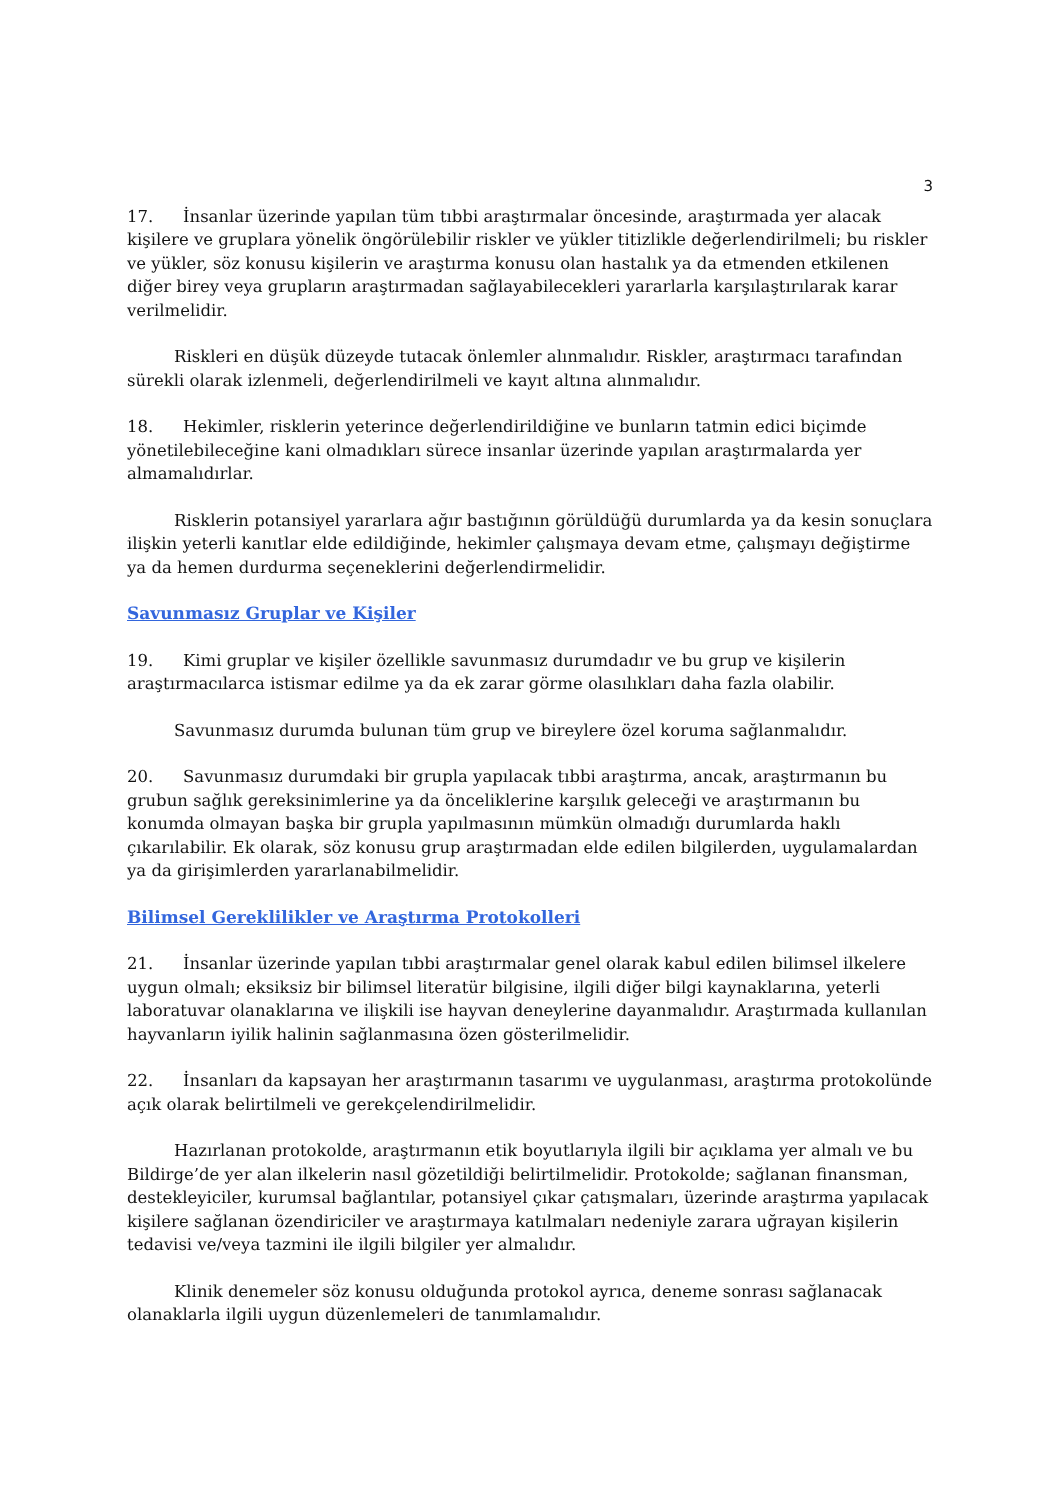3
17. İnsanlar üzerinde yapılan tüm tıbbi araştırmalar öncesinde, araştırmada yer alacak kişilere ve gruplara yönelik öngörülebilir riskler ve yükler titizlikle değerlendirilmeli; bu riskler ve yükler, söz konusu kişilerin ve araştırma konusu olan hastalık ya da etmenden etkilenen diğer birey veya grupların araştırmadan sağlayabilecekleri yararlarla karşılaştırılarak karar verilmelidir.
Riskleri en düşük düzeyde tutacak önlemler alınmalıdır. Riskler, araştırmacı tarafından sürekli olarak izlenmeli, değerlendirilmeli ve kayıt altına alınmalıdır.
18. Hekimler, risklerin yeterince değerlendirildiğine ve bunların tatmin edici biçimde yönetilebileceğine kani olmadıkları sürece insanlar üzerinde yapılan araştırmalarda yer almamalıdırlar.
Risklerin potansiyel yararlara ağır bastığının görüldüğü durumlarda ya da kesin sonuçlara ilişkin yeterli kanıtlar elde edildiğinde, hekimler çalışmaya devam etme, çalışmayı değiştirme ya da hemen durdurma seçeneklerini değerlendirmelidir.
Savunmasız Gruplar ve Kişiler
19. Kimi gruplar ve kişiler özellikle savunmasız durumdadır ve bu grup ve kişilerin araştırmacılarca istismar edilme ya da ek zarar görme olasılıkları daha fazla olabilir.
Savunmasız durumda bulunan tüm grup ve bireylere özel koruma sağlanmalıdır.
20. Savunmasız durumdaki bir grupla yapılacak tıbbi araştırma, ancak, araştırmanın bu grubun sağlık gereksinimlerine ya da önceliklerine karşılık geleceği ve araştırmanın bu konumda olmayan başka bir grupla yapılmasının mümkün olmadığı durumlarda haklı çıkarılabilir. Ek olarak, söz konusu grup araştırmadan elde edilen bilgilerden, uygulamalardan ya da girişimlerden yararlanabilmelidir.
Bilimsel Gereklilikler ve Araştırma Protokolleri
21. İnsanlar üzerinde yapılan tıbbi araştırmalar genel olarak kabul edilen bilimsel ilkelere uygun olmalı; eksiksiz bir bilimsel literatür bilgisine, ilgili diğer bilgi kaynaklarına, yeterli laboratuvar olanaklarına ve ilişkili ise hayvan deneylerine dayanmalıdır. Araştırmada kullanılan hayvanların iyilik halinin sağlanmasına özen gösterilmelidir.
22. İnsanları da kapsayan her araştırmanın tasarımı ve uygulanması, araştırma protokolünde açık olarak belirtilmeli ve gerekçelendirilmelidir.
Hazırlanan protokolde, araştırmanın etik boyutlarıyla ilgili bir açıklama yer almalı ve bu Bildirge’de yer alan ilkelerin nasıl gözetildiği belirtilmelidir. Protokolde; sağlanan finansman, destekleyiciler, kurumsal bağlantılar, potansiyel çıkar çatışmaları, üzerinde araştırma yapılacak kişilere sağlanan özendiriciler ve araştırmaya katılmaları nedeniyle zarara uğrayan kişilerin tedavisi ve/veya tazmini ile ilgili bilgiler yer almalıdır.
Klinik denemeler söz konusu olduğunda protokol ayrıca, deneme sonrası sağlanacak olanaklarla ilgili uygun düzenlemeleri de tanımlamalıdır.